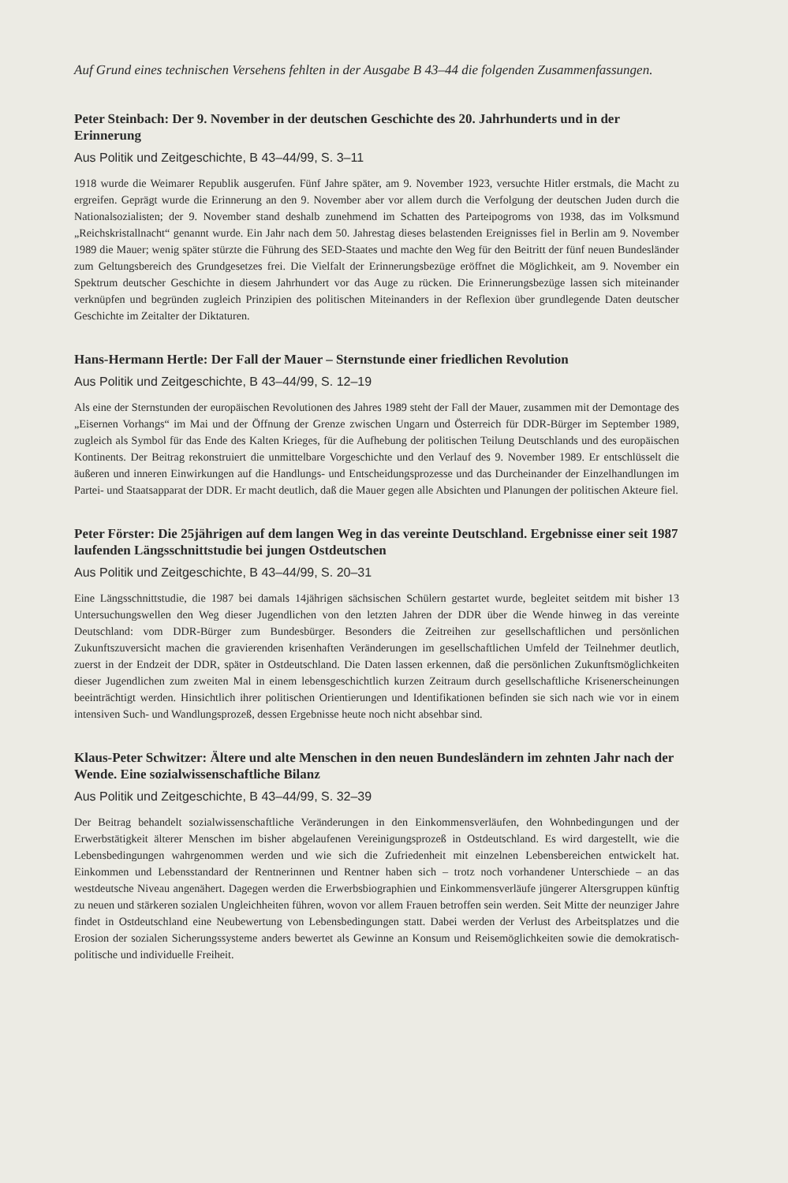Auf Grund eines technischen Versehens fehlten in der Ausgabe B 43–44 die folgenden Zusammenfassungen.
Peter Steinbach: Der 9. November in der deutschen Geschichte des 20. Jahrhunderts und in der Erinnerung
Aus Politik und Zeitgeschichte, B 43–44/99, S. 3–11
1918 wurde die Weimarer Republik ausgerufen. Fünf Jahre später, am 9. November 1923, versuchte Hitler erstmals, die Macht zu ergreifen. Geprägt wurde die Erinnerung an den 9. November aber vor allem durch die Verfolgung der deutschen Juden durch die Nationalsozialisten; der 9. November stand deshalb zunehmend im Schatten des Parteipogroms von 1938, das im Volksmund „Reichskristallnacht“ genannt wurde. Ein Jahr nach dem 50. Jahrestag dieses belastenden Ereignisses fiel in Berlin am 9. November 1989 die Mauer; wenig später stürzte die Führung des SED-Staates und machte den Weg für den Beitritt der fünf neuen Bundesländer zum Geltungsbereich des Grundgesetzes frei. Die Vielfalt der Erinnerungsbezüge eröffnet die Möglichkeit, am 9. November ein Spektrum deutscher Geschichte in diesem Jahrhundert vor das Auge zu rücken. Die Erinnerungsbezüge lassen sich miteinander verknüpfen und begründen zugleich Prinzipien des politischen Miteinanders in der Reflexion über grundlegende Daten deutscher Geschichte im Zeitalter der Diktaturen.
Hans-Hermann Hertle: Der Fall der Mauer – Sternstunde einer friedlichen Revolution
Aus Politik und Zeitgeschichte, B 43–44/99, S. 12–19
Als eine der Sternstunden der europäischen Revolutionen des Jahres 1989 steht der Fall der Mauer, zusammen mit der Demontage des „Eisernen Vorhangs“ im Mai und der Öffnung der Grenze zwischen Ungarn und Österreich für DDR-Bürger im September 1989, zugleich als Symbol für das Ende des Kalten Krieges, für die Aufhebung der politischen Teilung Deutschlands und des europäischen Kontinents. Der Beitrag rekonstruiert die unmittelbare Vorgeschichte und den Verlauf des 9. November 1989. Er entschlüsselt die äußeren und inneren Einwirkungen auf die Handlungs- und Entscheidungsprozesse und das Durcheinander der Einzelhandlungen im Partei- und Staatsapparat der DDR. Er macht deutlich, daß die Mauer gegen alle Absichten und Planungen der politischen Akteure fiel.
Peter Förster: Die 25jährigen auf dem langen Weg in das vereinte Deutschland. Ergebnisse einer seit 1987 laufenden Längsschnittstudie bei jungen Ostdeutschen
Aus Politik und Zeitgeschichte, B 43–44/99, S. 20–31
Eine Längsschnittstudie, die 1987 bei damals 14jährigen sächsischen Schülern gestartet wurde, begleitet seitdem mit bisher 13 Untersuchungswellen den Weg dieser Jugendlichen von den letzten Jahren der DDR über die Wende hinweg in das vereinte Deutschland: vom DDR-Bürger zum Bundesbürger. Besonders die Zeitreihen zur gesellschaftlichen und persönlichen Zukunftszuversicht machen die gravierenden krisenhaften Veränderungen im gesellschaftlichen Umfeld der Teilnehmer deutlich, zuerst in der Endzeit der DDR, später in Ostdeutschland. Die Daten lassen erkennen, daß die persönlichen Zukunftsmöglichkeiten dieser Jugendlichen zum zweiten Mal in einem lebensgeschichtlich kurzen Zeitraum durch gesellschaftliche Krisenerscheinungen beeinträchtigt werden. Hinsichtlich ihrer politischen Orientierungen und Identifikationen befinden sie sich nach wie vor in einem intensiven Such- und Wandlungsprozeß, dessen Ergebnisse heute noch nicht absehbar sind.
Klaus-Peter Schwitzer: Ältere und alte Menschen in den neuen Bundesländern im zehnten Jahr nach der Wende. Eine sozialwissenschaftliche Bilanz
Aus Politik und Zeitgeschichte, B 43–44/99, S. 32–39
Der Beitrag behandelt sozialwissenschaftliche Veränderungen in den Einkommensverläufen, den Wohnbedingungen und der Erwerbstätigkeit älterer Menschen im bisher abgelaufenen Vereinigungsprozeß in Ostdeutschland. Es wird dargestellt, wie die Lebensbedingungen wahrgenommen werden und wie sich die Zufriedenheit mit einzelnen Lebensbereichen entwickelt hat. Einkommen und Lebensstandard der Rentnerinnen und Rentner haben sich – trotz noch vorhandener Unterschiede – an das westdeutsche Niveau angenähert. Dagegen werden die Erwerbsbiographien und Einkommensverläufe jüngerer Altersgruppen künftig zu neuen und stärkeren sozialen Ungleichheiten führen, wovon vor allem Frauen betroffen sein werden. Seit Mitte der neunziger Jahre findet in Ostdeutschland eine Neubewertung von Lebensbedingungen statt. Dabei werden der Verlust des Arbeitsplatzes und die Erosion der sozialen Sicherungssysteme anders bewertet als Gewinne an Konsum und Reisemöglichkeiten sowie die demokratisch-politische und individuelle Freiheit.